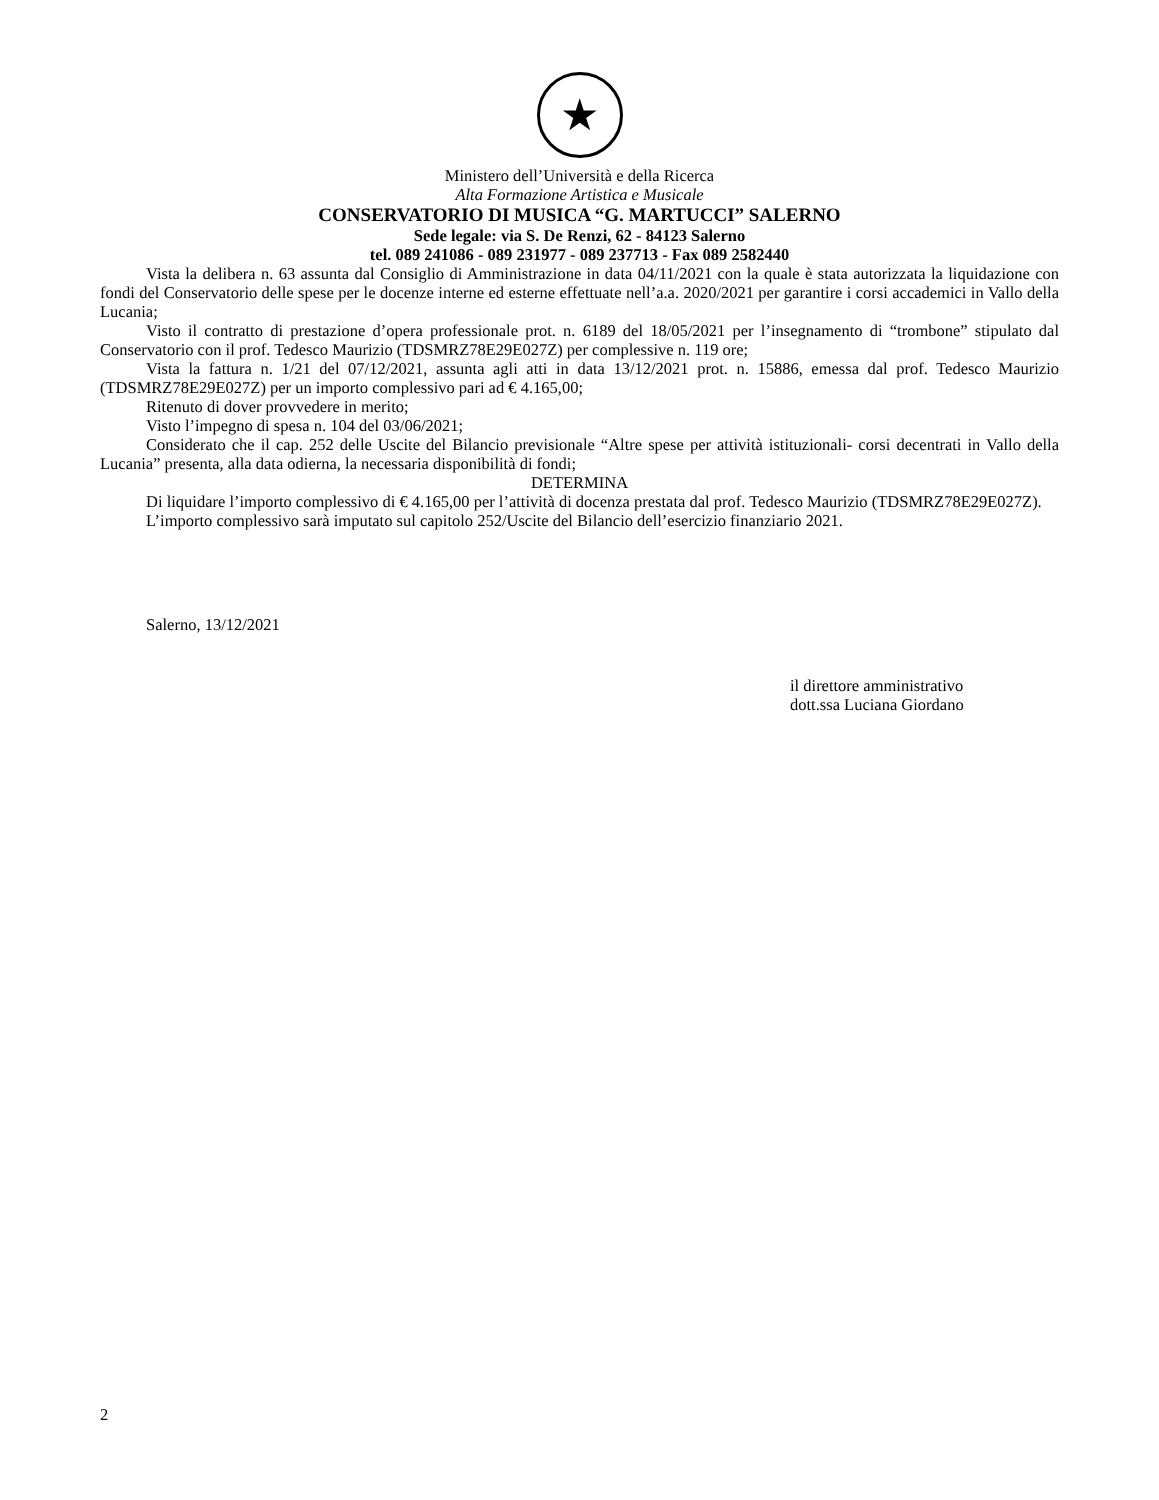★
Ministero dell’Università e della Ricerca
Alta Formazione Artistica e Musicale
CONSERVATORIO DI MUSICA “G. MARTUCCI” SALERNO
Sede legale: via S. De Renzi, 62 - 84123 Salerno
tel. 089 241086 - 089 231977 - 089 237713 - Fax 089 2582440
Vista la delibera n. 63 assunta dal Consiglio di Amministrazione in data 04/11/2021 con la quale è stata autorizzata la liquidazione con fondi del Conservatorio delle spese per le docenze interne ed esterne effettuate nell’a.a. 2020/2021 per garantire i corsi accademici in Vallo della Lucania;
Visto il contratto di prestazione d’opera professionale prot. n. 6189 del 18/05/2021 per l’insegnamento di “trombone” stipulato dal Conservatorio con il prof. Tedesco Maurizio (TDSMRZ78E29E027Z) per complessive n. 119 ore;
Vista la fattura n. 1/21 del 07/12/2021, assunta agli atti in data 13/12/2021 prot. n. 15886, emessa dal prof. Tedesco Maurizio (TDSMRZ78E29E027Z) per un importo complessivo pari ad € 4.165,00;
Ritenuto di dover provvedere in merito;
Visto l’impegno di spesa n. 104 del 03/06/2021;
Considerato che il cap. 252 delle Uscite del Bilancio previsionale “Altre spese per attività istituzionali- corsi decentrati in Vallo della Lucania” presenta, alla data odierna, la necessaria disponibilità di fondi;
DETERMINA
Di liquidare l’importo complessivo di € 4.165,00 per l’attività di docenza prestata dal prof. Tedesco Maurizio (TDSMRZ78E29E027Z).
L’importo complessivo sarà imputato sul capitolo 252/Uscite del Bilancio dell’esercizio finanziario 2021.
Salerno, 13/12/2021
il direttore amministrativo
dott.ssa Luciana Giordano
2